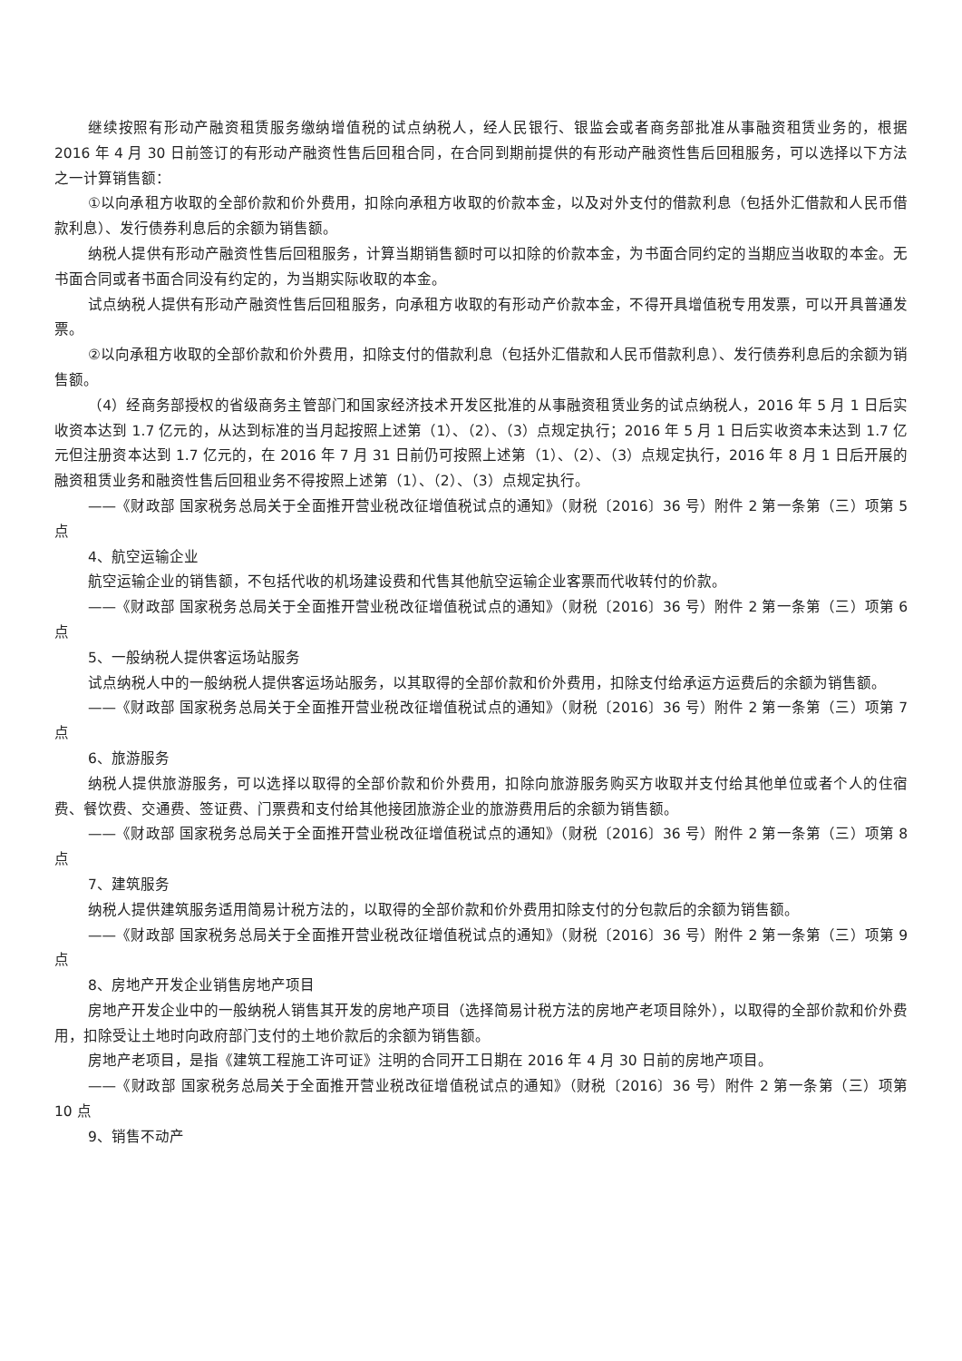继续按照有形动产融资租赁服务缴纳增值税的试点纳税人，经人民银行、银监会或者商务部批准从事融资租赁业务的，根据 2016 年 4 月 30 日前签订的有形动产融资性售后回租合同，在合同到期前提供的有形动产融资性售后回租服务，可以选择以下方法之一计算销售额：
①以向承租方收取的全部价款和价外费用，扣除向承租方收取的价款本金，以及对外支付的借款利息（包括外汇借款和人民币借款利息）、发行债券利息后的余额为销售额。
纳税人提供有形动产融资性售后回租服务，计算当期销售额时可以扣除的价款本金，为书面合同约定的当期应当收取的本金。无书面合同或者书面合同没有约定的，为当期实际收取的本金。
试点纳税人提供有形动产融资性售后回租服务，向承租方收取的有形动产价款本金，不得开具增值税专用发票，可以开具普通发票。
②以向承租方收取的全部价款和价外费用，扣除支付的借款利息（包括外汇借款和人民币借款利息）、发行债券利息后的余额为销售额。
（4）经商务部授权的省级商务主管部门和国家经济技术开发区批准的从事融资租赁业务的试点纳税人，2016 年 5 月 1 日后实收资本达到 1.7 亿元的，从达到标准的当月起按照上述第（1）、（2）、（3）点规定执行；2016 年 5 月 1 日后实收资本未达到 1.7 亿元但注册资本达到 1.7 亿元的，在 2016 年 7 月 31 日前仍可按照上述第（1）、（2）、（3）点规定执行，2016 年 8 月 1 日后开展的融资租赁业务和融资性售后回租业务不得按照上述第（1）、（2）、（3）点规定执行。
——《财政部 国家税务总局关于全面推开营业税改征增值税试点的通知》（财税〔2016〕36 号）附件 2 第一条第（三）项第 5 点
4、航空运输企业
航空运输企业的销售额，不包括代收的机场建设费和代售其他航空运输企业客票而代收转付的价款。
——《财政部 国家税务总局关于全面推开营业税改征增值税试点的通知》（财税〔2016〕36 号）附件 2 第一条第（三）项第 6 点
5、一般纳税人提供客运场站服务
试点纳税人中的一般纳税人提供客运场站服务，以其取得的全部价款和价外费用，扣除支付给承运方运费后的余额为销售额。
——《财政部 国家税务总局关于全面推开营业税改征增值税试点的通知》（财税〔2016〕36 号）附件 2 第一条第（三）项第 7 点
6、旅游服务
纳税人提供旅游服务，可以选择以取得的全部价款和价外费用，扣除向旅游服务购买方收取并支付给其他单位或者个人的住宿费、餐饮费、交通费、签证费、门票费和支付给其他接团旅游企业的旅游费用后的余额为销售额。
——《财政部 国家税务总局关于全面推开营业税改征增值税试点的通知》（财税〔2016〕36 号）附件 2 第一条第（三）项第 8 点
7、建筑服务
纳税人提供建筑服务适用简易计税方法的，以取得的全部价款和价外费用扣除支付的分包款后的余额为销售额。
——《财政部 国家税务总局关于全面推开营业税改征增值税试点的通知》（财税〔2016〕36 号）附件 2 第一条第（三）项第 9 点
8、房地产开发企业销售房地产项目
房地产开发企业中的一般纳税人销售其开发的房地产项目（选择简易计税方法的房地产老项目除外），以取得的全部价款和价外费用，扣除受让土地时向政府部门支付的土地价款后的余额为销售额。
房地产老项目，是指《建筑工程施工许可证》注明的合同开工日期在 2016 年 4 月 30 日前的房地产项目。
——《财政部 国家税务总局关于全面推开营业税改征增值税试点的通知》（财税〔2016〕36 号）附件 2 第一条第（三）项第 10 点
9、销售不动产